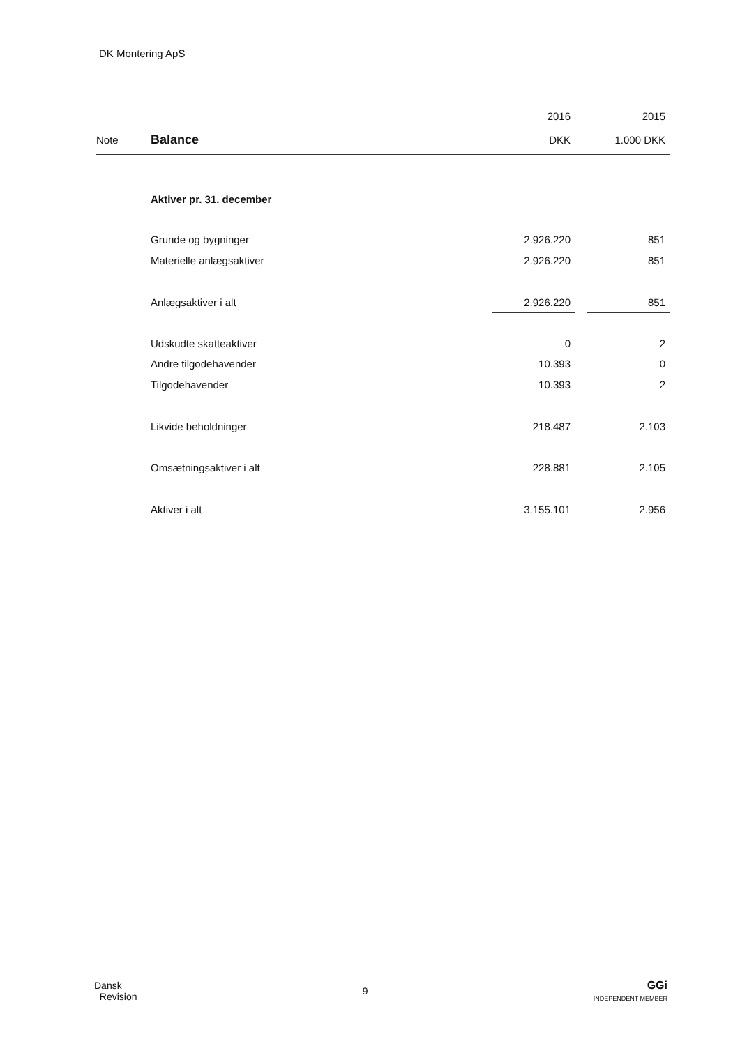DK Montering ApS
| | | 2016 | | 2015 |
| Note | Balance | DKK | | 1.000 DKK |
| | Aktiver pr. 31. december | | | |
| | Grunde og bygninger | 2.926.220 | | 851 |
| | Materielle anlægsaktiver | 2.926.220 | | 851 |
| | Anlægsaktiver i alt | 2.926.220 | | 851 |
| | Udskudte skatteaktiver | 0 | | 2 |
| | Andre tilgodehavender | 10.393 | | 0 |
| | Tilgodehavender | 10.393 | | 2 |
| | Likvide beholdninger | 218.487 | | 2.103 |
| | Omsætningsaktiver i alt | 228.881 | | 2.105 |
| | Aktiver i alt | 3.155.101 | | 2.956 |
Dansk
Revision
9
GGi
INDEPENDENT MEMBER